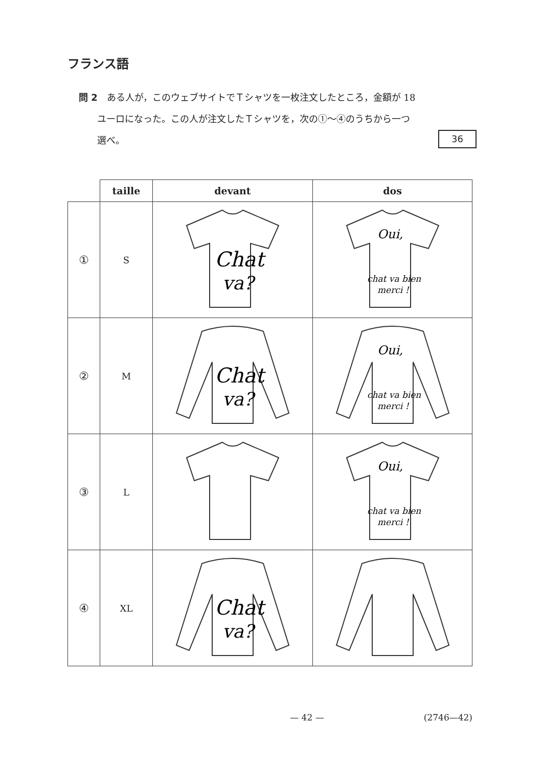フランス語
問 2　ある人が，このウェブサイトでＴシャツを一枚注文したところ，金額が 18
　　ユーロになった。この人が注文したＴシャツを，次の①～④のうちから一つ
　　選べ。 36
| | taille | devant | dos |
| --- | --- | --- | --- |
| ① | S | Chat va? | Oui, chat va bien merci ! |
| ② | M | Chat va? | Oui, chat va bien merci ! |
| ③ | L | | Oui, chat va bien merci ! |
| ④ | XL | Chat va? | |
— 42 — (2746—42)